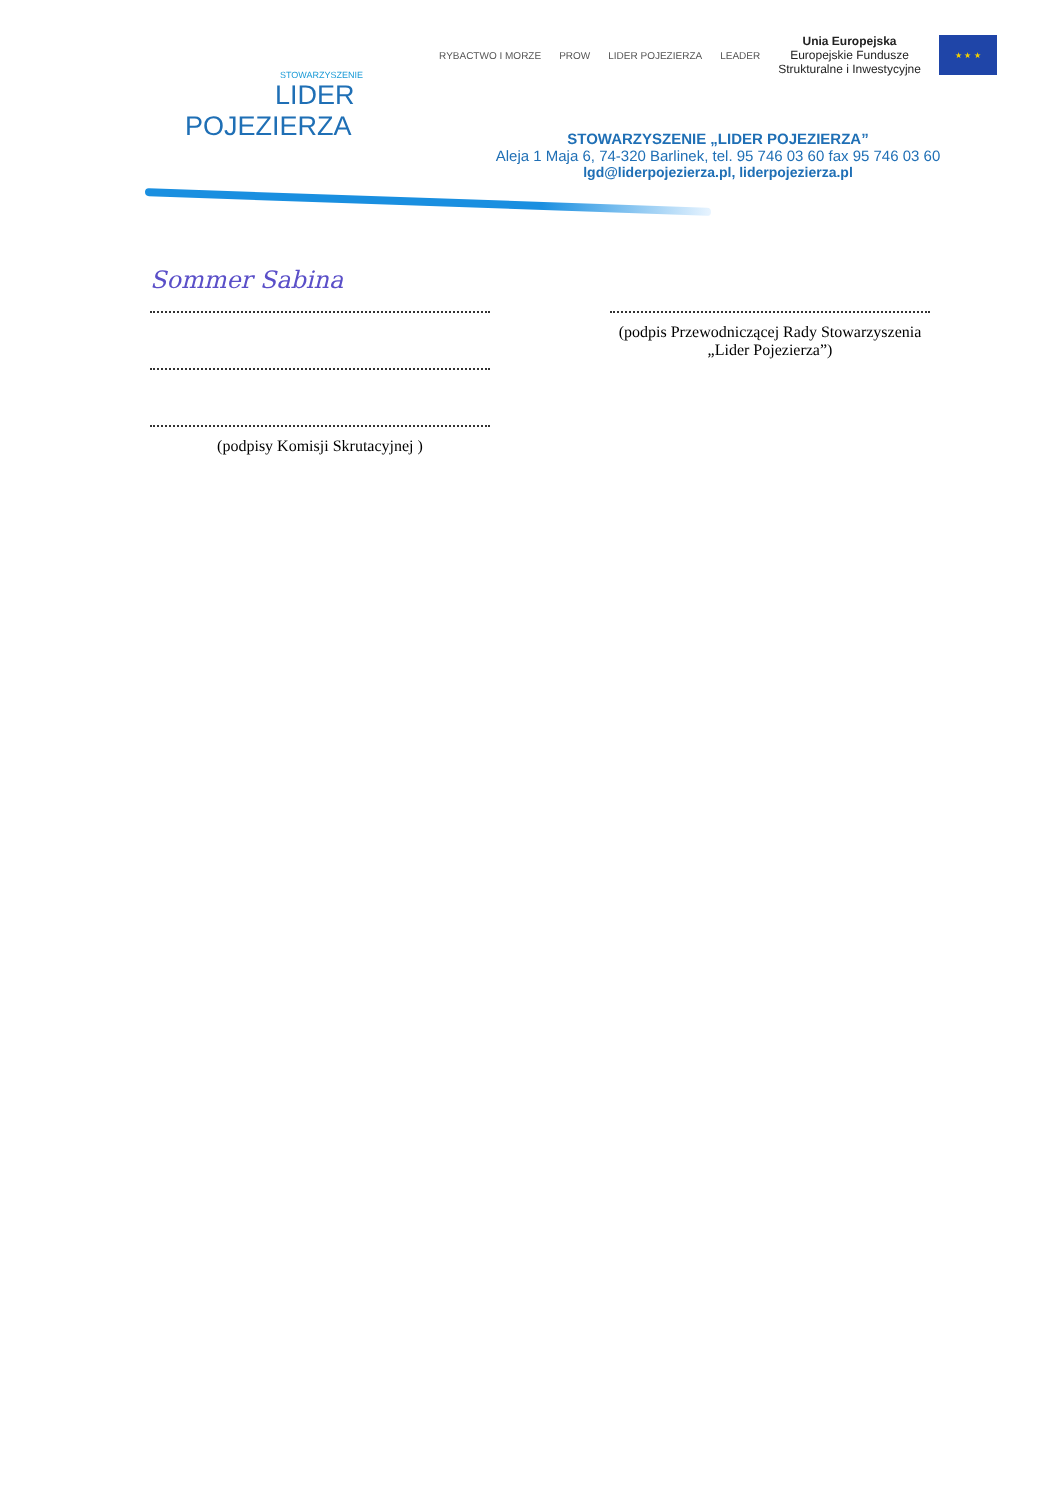STOWARZYSZENIE
LIDER
POJEZIERZA
RYBACTWO I MORZE PROW LIDER POJEZIERZA LEADER Unia Europejska
Europejskie Fundusze
Strukturalne i Inwestycyjne ★ ★ ★
STOWARZYSZENIE „LIDER POJEZIERZA”
Aleja 1 Maja 6, 74-320 Barlinek, tel. 95 746 03 60 fax 95 746 03 60
lgd@liderpojezierza.pl, liderpojezierza.pl
Sommer Sabina
(podpisy Komisji Skrutacyjnej )
(podpis Przewodniczącej Rady Stowarzyszenia „Lider Pojezierza”)